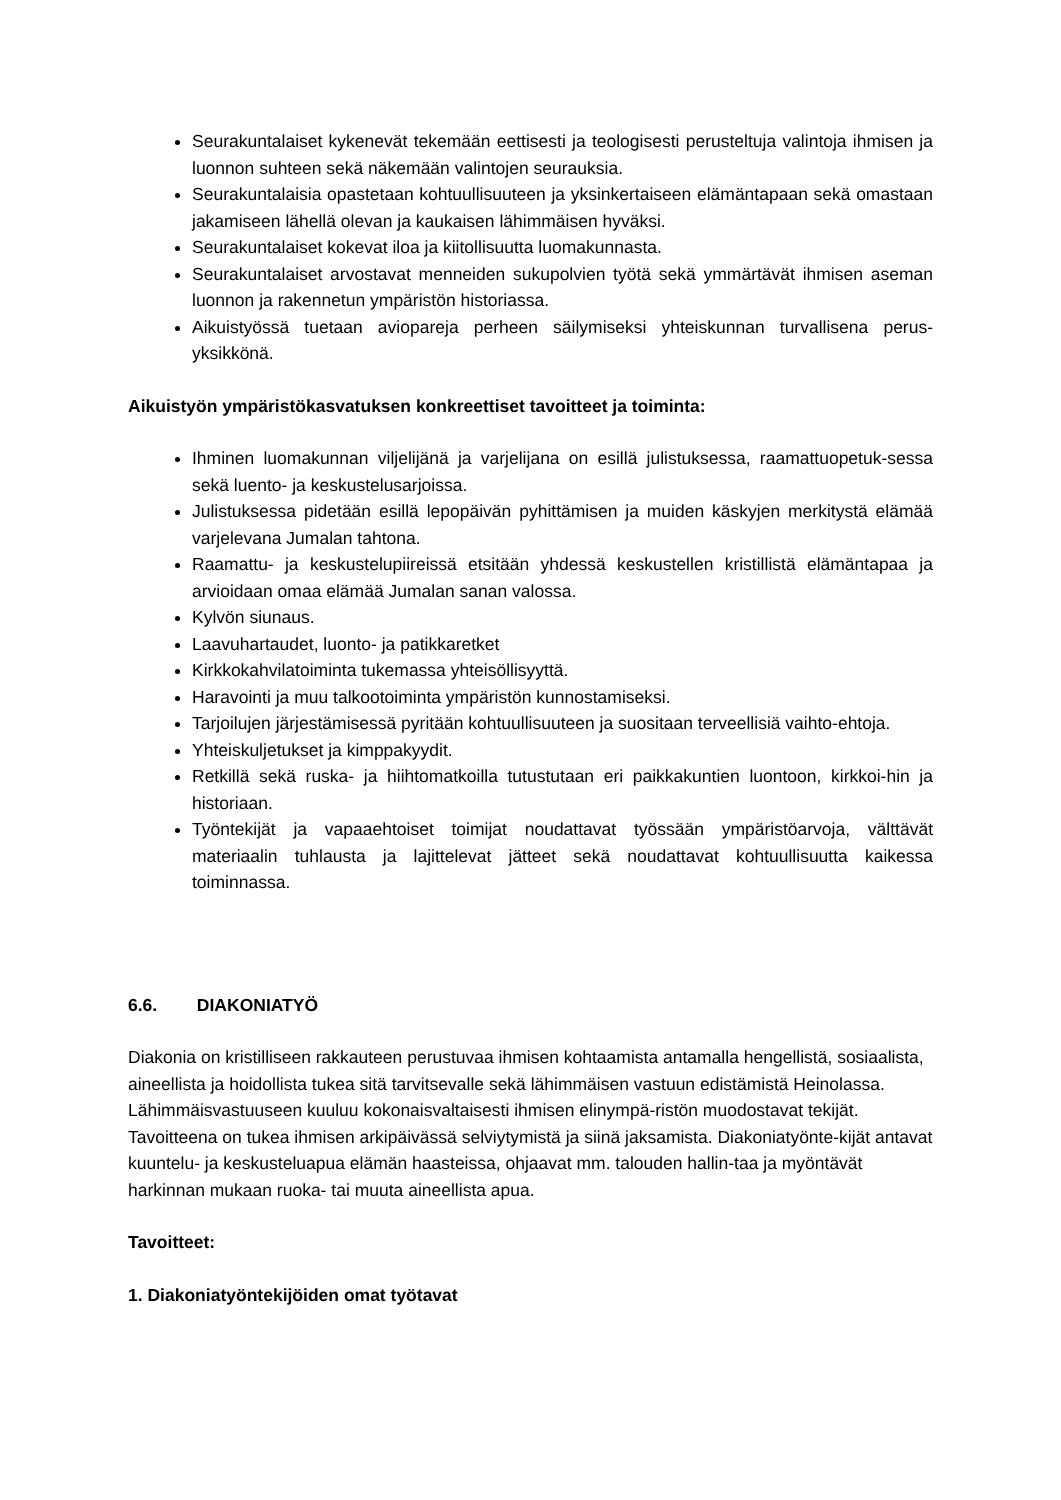Seurakuntalaiset kykenevät tekemään eettisesti ja teologisesti perusteltuja valintoja ihmisen ja luonnon suhteen sekä näkemään valintojen seurauksia.
Seurakuntalaisia opastetaan kohtuullisuuteen ja yksinkertaiseen elämäntapaan sekä omastaan jakamiseen lähellä olevan ja kaukaisen lähimmäisen hyväksi.
Seurakuntalaiset kokevat iloa ja kiitollisuutta luomakunnasta.
Seurakuntalaiset arvostavat menneiden sukupolvien työtä sekä ymmärtävät ihmisen aseman luonnon ja rakennetun ympäristön historiassa.
Aikuistyössä tuetaan aviopareja perheen säilymiseksi yhteiskunnan turvallisena perus-yksikkönä.
Aikuistyön ympäristökasvatuksen konkreettiset tavoitteet ja toiminta:
Ihminen luomakunnan viljelijänä ja varjelijana on esillä julistuksessa, raamattuopetuk-sessa sekä luento- ja keskustelusarjoissa.
Julistuksessa pidetään esillä lepopäivän pyhittämisen ja muiden käskyjen merkitystä elämää varjelevana Jumalan tahtona.
Raamattu- ja keskustelupiireissä etsitään yhdessä keskustellen kristillistä elämäntapaa ja arvioidaan omaa elämää Jumalan sanan valossa.
Kylvön siunaus.
Laavuhartaudet, luonto- ja patikkaretket
Kirkkokahvilatoiminta tukemassa yhteisöllisyyttä.
Haravointi ja muu talkootoiminta ympäristön kunnostamiseksi.
Tarjoilujen järjestämisessä pyritään kohtuullisuuteen ja suositaan terveellisiä vaihto-ehtoja.
Yhteiskuljetukset ja kimppakyydit.
Retkillä sekä ruska- ja hiihtomatkoilla tutustutaan eri paikkakuntien luontoon, kirkkoi-hin ja historiaan.
Työntekijät ja vapaaehtoiset toimijat noudattavat työssään ympäristöarvoja, välttävät materiaalin tuhlausta ja lajittelevat jätteet sekä noudattavat kohtuullisuutta kaikessa toiminnassa.
6.6. DIAKONIATYÖ
Diakonia on kristilliseen rakkauteen perustuvaa ihmisen kohtaamista antamalla hengellistä, sosiaalista, aineellista ja hoidollista tukea sitä tarvitsevalle sekä lähimmäisen vastuun edistämistä Heinolassa. Lähimmäisvastuuseen kuuluu kokonaisvaltaisesti ihmisen elinympä-ristön muodostavat tekijät.
Tavoitteena on tukea ihmisen arkipäivässä selviytymistä ja siinä jaksamista. Diakoniatyönte-kijät antavat kuuntelu- ja keskusteluapua elämän haasteissa, ohjaavat mm. talouden hallin-taa ja myöntävät harkinnan mukaan ruoka- tai muuta aineellista apua.
Tavoitteet:
1. Diakoniatyöntekijöiden omat työtavat